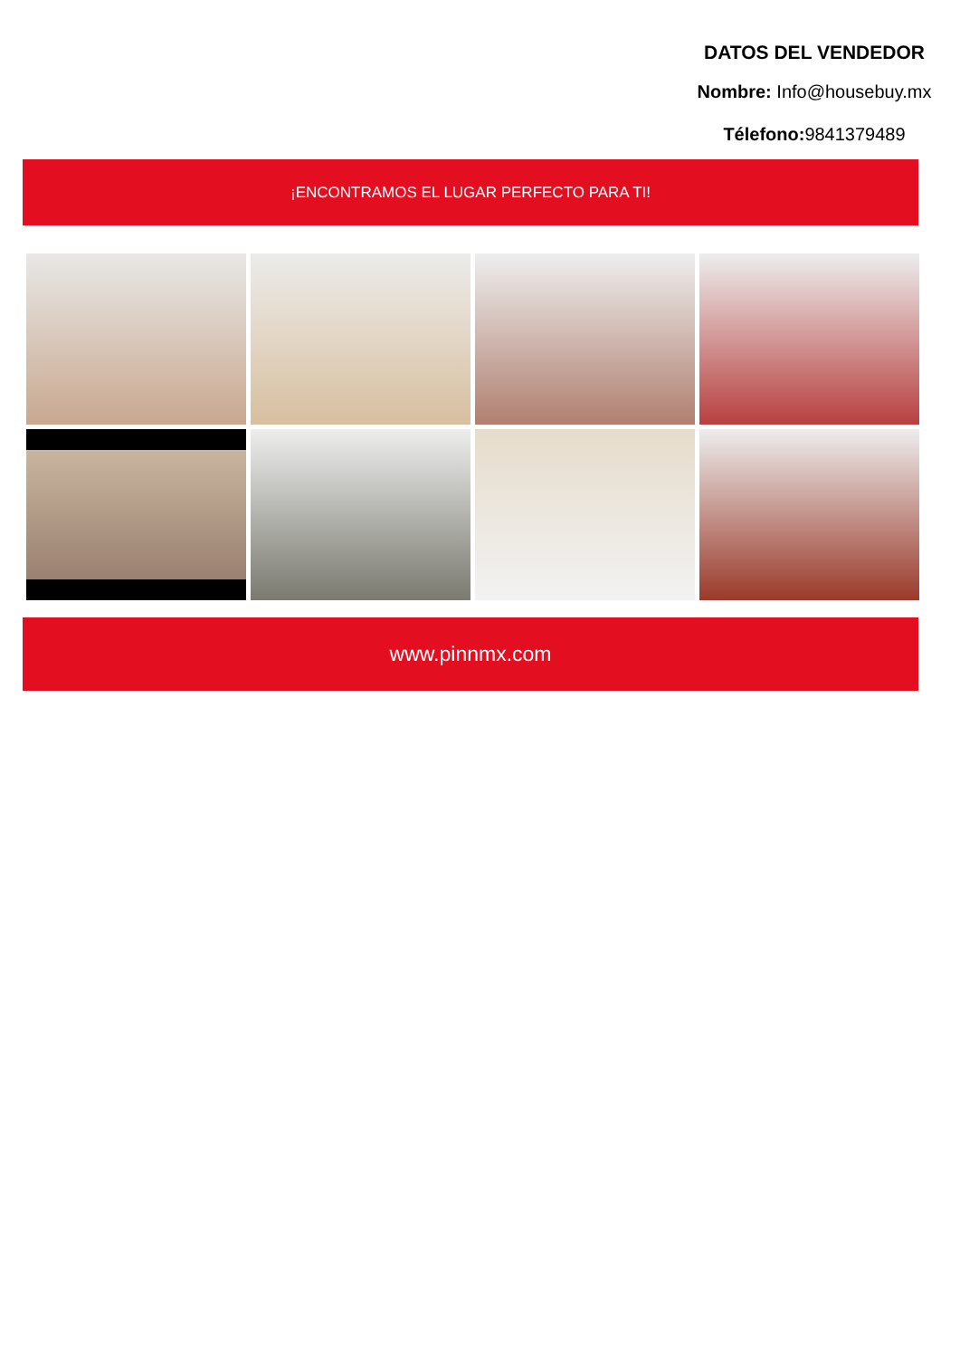DATOS DEL VENDEDOR
Nombre: Info@housebuy.mx
Télefono: 9841379489
¡ENCONTRAMOS EL LUGAR PERFECTO PARA TI!
www.pinnmx.com